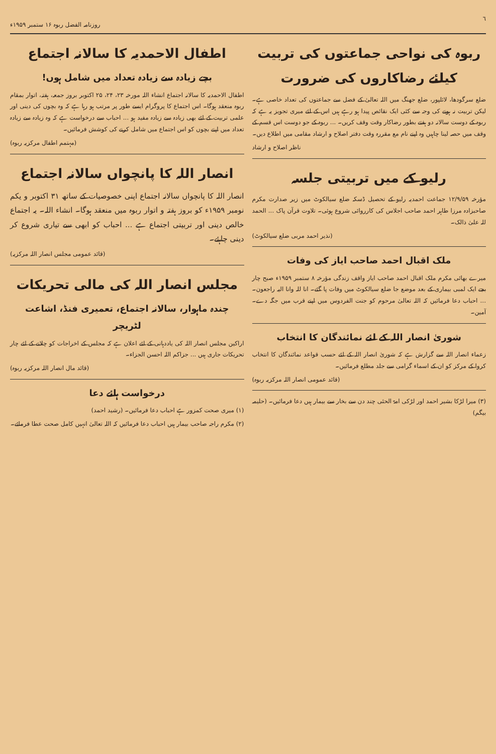٦ روزنامہ الفضل ربوہ ۱۶ ستمبر ۱۹۵۹ء
ربوہ کی نواحی جماعتوں کی تربیت کیلئے رضاکاروں کی ضرورت
ضلع سرگودھا، لائلپور، ضلع جھنگ میں اللہ تعالیٰ کے فضل سے جماعتوں کی تعداد خاصی ہے۔ لیکن تربیت نہ ہونے کی وجہ سے کئی ایک نقائص پیدا ہو رہے ہیں اس کے لئے میری تجویز یہ ہے کہ ربوہ کے دوست سالانہ دو ہفتے بطور رضاکار وقت وقف کریں۔ ... ربوہ کے جو دوست اس قسم کے وقف میں حصہ لینا چاہیں وہ اپنے نام مع مقررہ وقت دفتر اصلاح و ارشاد مقامی میں اطلاع دیں۔
ناظر اصلاح و ارشاد
رلیو کے میں تربیتی جلسہ
مؤرخہ ۱۲/۹/۵۹ جماعت احمدیہ رلیو کے تحصیل ڈسکہ ضلع سیالکوٹ میں زیر صدارت مکرم صاحبزادہ مرزا طاہر احمد صاحب اجلاس کی کارروائی شروع ہوئی۔ تلاوت قرآن پاک ... الحمد للہ علیٰ ذالک۔
(نذیر احمد مربی ضلع سیالکوٹ)
ملک اقبال احمد صاحب ایاز کی وفات
میرے بھائی مکرم ملک اقبال احمد صاحب ایاز واقف زندگی مؤرخہ ۸ ستمبر ۱۹۵۹ء صبح چار بجے ایک لمبی بیماری کے بعد موضع جا ضلع سیالکوٹ میں وفات پا گئے۔ انا للہ وانا الیہ راجعون۔ ... احباب دعا فرمائیں کہ اللہ تعالیٰ مرحوم کو جنت الفردوس میں اپنے قرب میں جگہ دے۔ آمین۔
شوریٰ انصار اللہ کے لئے نمائندگان کا انتخاب
زعماء انصار اللہ سے گزارش ہے کہ شوریٰ انصار اللہ کے لئے حسب قواعد نمائندگان کا انتخاب کروا کے مرکز کو ان کے اسماء گرامی سے جلد مطلع فرمائیں۔
(قائد عمومی انصار اللہ مرکزیہ ربوہ)
(۳) میرا لڑکا بشیر احمد اور لڑکی امۃ الحئی چند دن سے بخار سے بیمار ہیں دعا فرمائیں۔ (حلیمہ بیگم)
اطفال الاحمدیہ کا سالانہ اجتماع
بچے زیادہ سے زیادہ تعداد میں شامل ہوں!
اطفال الاحمدیہ کا سالانہ اجتماع انشاء اللہ مورخہ ۲۳، ۲۴، ۲۵ اکتوبر بروز جمعہ، ہفتہ، اتوار بمقام ربوہ منعقد ہوگا۔ اس اجتماع کا پروگرام ایسے طور پر مرتب ہو رہا ہے کہ وہ بچوں کی دینی اور علمی تربیت کے لئے بھی زیادہ سے زیادہ مفید ہو ... احباب سے درخواست ہے کہ وہ زیادہ سے زیادہ تعداد میں اپنے بچوں کو اس اجتماع میں شامل کرنے کی کوشش فرمائیں۔
(مہتمم اطفال مرکزیہ ربوہ)
انصار اللہ کا پانچواں سالانہ اجتماع
انصار اللہ کا پانچواں سالانہ اجتماع اپنی خصوصیات کے ساتھ ۳۱ اکتوبر و یکم نومبر ۱۹۵۹ء کو بروز ہفتہ و اتوار ربوہ میں منعقد ہوگا۔ انشاء اللہ۔ یہ اجتماع خالص دینی اور تربیتی اجتماع ہے ... احباب کو ابھی سے تیاری شروع کر دینی چاہئے۔
(قائد عمومی مجلس انصار اللہ مرکزیہ)
مجلس انصار اللہ کی مالی تحریکات
چندہ ماہوار، سالانہ اجتماع، تعمیری فنڈ، اشاعت لٹریچر
اراکین مجلس انصار اللہ کی یاددہانی کے لئے اعلان ہے کہ مجلس کے اخراجات کو چلانے کے لئے چار تحریکات جاری ہیں ... جزاکم اللہ احسن الجزاء۔
(قائد مال انصار اللہ مرکزیہ ربوہ)
درخواست ہائے دعا
(۱) میری صحت کمزور ہے احباب دعا فرمائیں۔ (رشید احمد)
(۲) مکرم راجہ صاحب بیمار ہیں احباب دعا فرمائیں کہ اللہ تعالیٰ انہیں کامل صحت عطا فرمائے۔